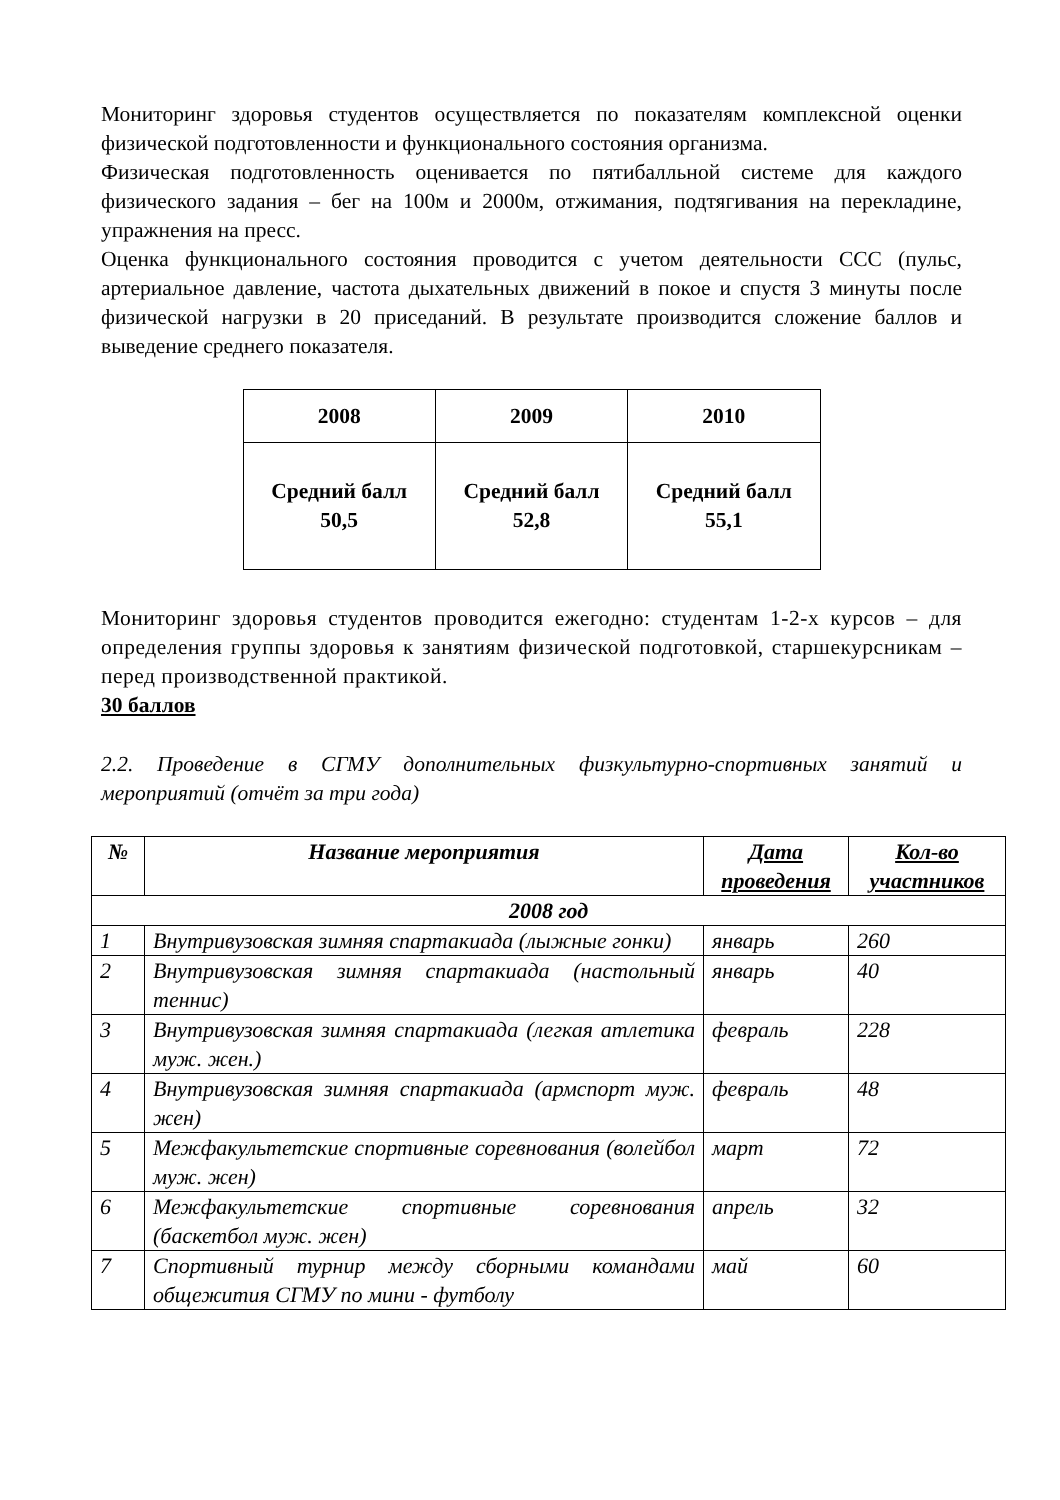Мониторинг здоровья студентов осуществляется по показателям комплексной оценки физической подготовленности и функционального состояния организма.
Физическая подготовленность оценивается по пятибалльной системе для каждого физического задания – бег на 100м и 2000м, отжимания, подтягивания на перекладине, упражнения на пресс.
Оценка функционального состояния проводится с учетом деятельности ССС (пульс, артериальное давление, частота дыхательных движений в покое и спустя 3 минуты после физической нагрузки в 20 приседаний. В результате производится сложение баллов и выведение среднего показателя.
| 2008 | 2009 | 2010 |
| Средний балл 50,5 | Средний балл 52,8 | Средний балл 55,1 |
Мониторинг здоровья студентов проводится ежегодно: студентам 1-2-х курсов – для определения группы здоровья к занятиям физической подготовкой, старшекурсникам – перед производственной практикой.
30 баллов
2.2. Проведение в СГМУ дополнительных физкультурно-спортивных занятий и мероприятий (отчёт за три года)
| № | Название мероприятия | Дата проведения | Кол-во участников |
| --- | --- | --- | --- |
| 2008 год | | | |
| 1 | Внутривузовская зимняя спартакиада (лыжные гонки) | январь | 260 |
| 2 | Внутривузовская зимняя спартакиада (настольный теннис) | январь | 40 |
| 3 | Внутривузовская зимняя спартакиада (легкая атлетика муж. жен.) | февраль | 228 |
| 4 | Внутривузовская зимняя спартакиада (армспорт муж. жен) | февраль | 48 |
| 5 | Межфакультетские спортивные соревнования (волейбол муж. жен) | март | 72 |
| 6 | Межфакультетские спортивные соревнования (баскетбол муж. жен) | апрель | 32 |
| 7 | Спортивный турнир между сборными командами общежития СГМУ по мини - футболу | май | 60 |